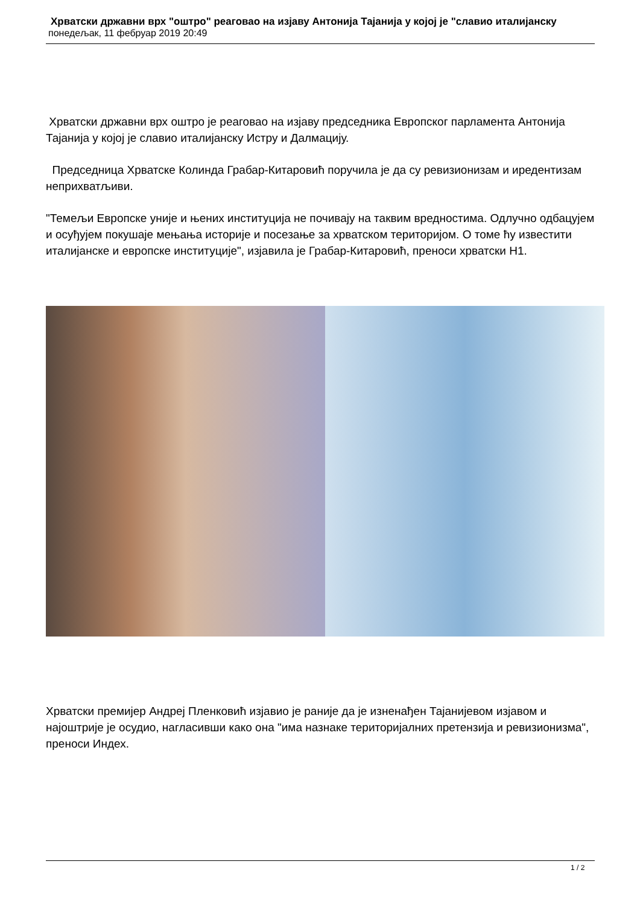Хрватски државни врх "оштро" реаговао на изјаву Антонија Тајанија у којој је "славио италијанску
понедељак, 11 фебруар 2019 20:49
Хрватски државни врх оштро је реаговао на изјаву председника Европског парламента Антонија Тајанија у којој је славио италијанску Истру и Далмацију.
Председница Хрватске Колинда Грабар-Китаровић поручила је да су ревизионизам и иредентизам неприхватљиви.
"Темељи Европске уније и њених институција не почивају на таквим вредностима. Одлучно одбацујем и осуђујем покушаје мењања историје и посезање за хрватском територијом. О томе ћу известити италијанске и европске институције", изјавила је Грабар-Китаровић, преноси хрватски Н1.
Хрватски премијер Андреј Пленковић изјавио је раније да је изненађен Тајанијевом изјавом и најоштрије је осудио, нагласивши како она "има назнаке територијалних претензија и ревизионизма", преноси Индех.
1 / 2